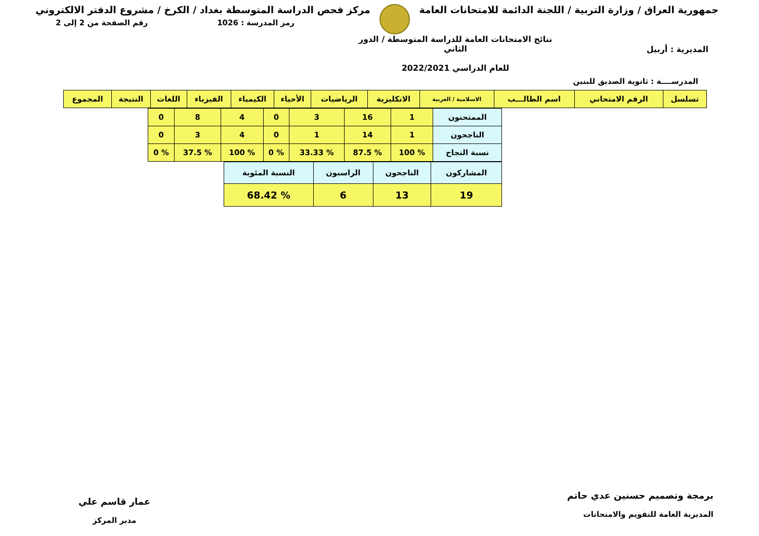جمهورية العراق / وزارة التربية / اللجنة الدائمة للامتحانات العامة
مركز فحص الدراسة المتوسطة بغداد / الكرخ / مشروع الدفتر الالكتروني
رمز المدرسة : 1026 رقم الصفحة من 2 إلى 2
المديرية : أربيل
نتائج الامتحانات العامة للدراسة المتوسطة / الدور الثاني
للعام الدراسي 2022/2021
المدرســــة : ثانوية الصديق للبنين
| تسلسل | الرقم الامتحاني | اسم الطالـــب | الاسلامية / العربية | الانكليزية | الرياضيات | الأحياء | الكيمياء | الفيزياء | اللغات | النتيجة | المجموع |
| --- | --- | --- | --- | --- | --- | --- | --- | --- | --- | --- | --- |
| الممتحنون | 1 | 16 | 3 | 0 | 4 | 8 | 0 |
| الناجحون | 1 | 14 | 1 | 0 | 4 | 3 | 0 |
| نسبة النجاح | % 100 | % 87.5 | % 33.33 | % 0 | % 100 | % 37.5 | % 0 |
| المشاركون | الناجحون | الراسبون | النسبة المئوية |
| 19 | 13 | 6 | % 68.42 |
برمجة وتصميم حسنين عدي حاتم
المديرية العامة للتقويم والامتحانات
عمار قاسم علي
مدير المركز